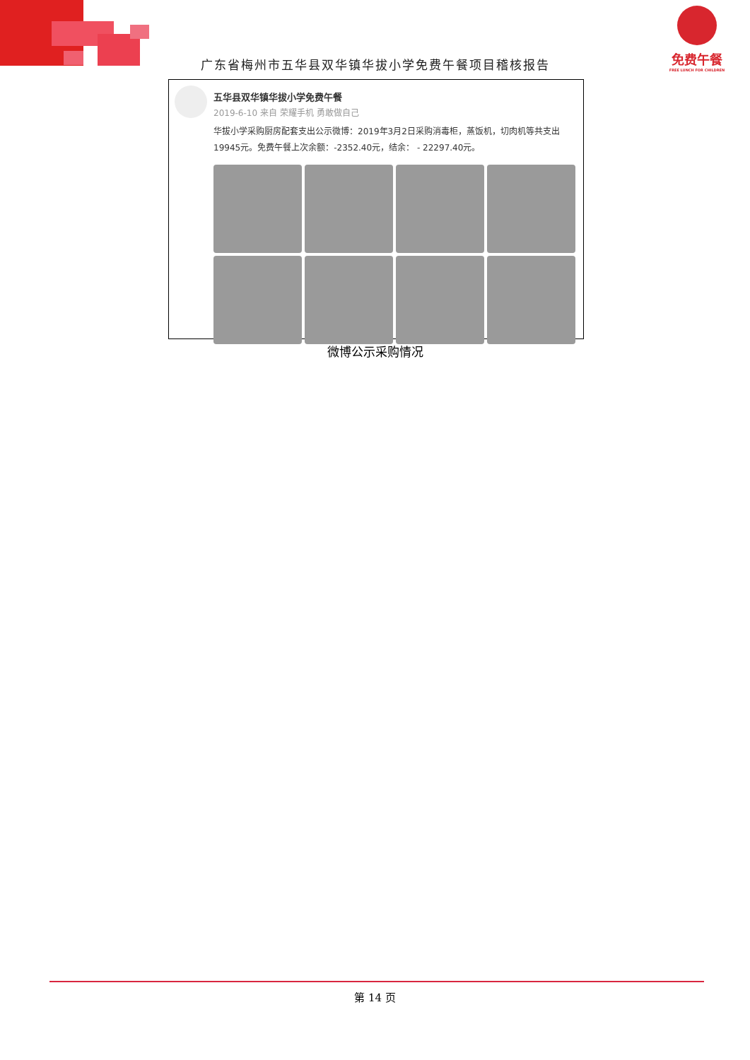广东省梅州市五华县双华镇华拔小学免费午餐项目稽核报告
免费午餐
FREE LUNCH FOR CHILDREN
五华县双华镇华拔小学免费午餐
2019-6-10 来自 荣耀手机 勇敢做自己
华拔小学采购厨房配套支出公示微博：2019年3月2日采购消毒柜，蒸饭机，切肉机等共支出19945元。免费午餐上次余额：-2352.40元，结余： - 22297.40元。
微博公示采购情况
第 14 页